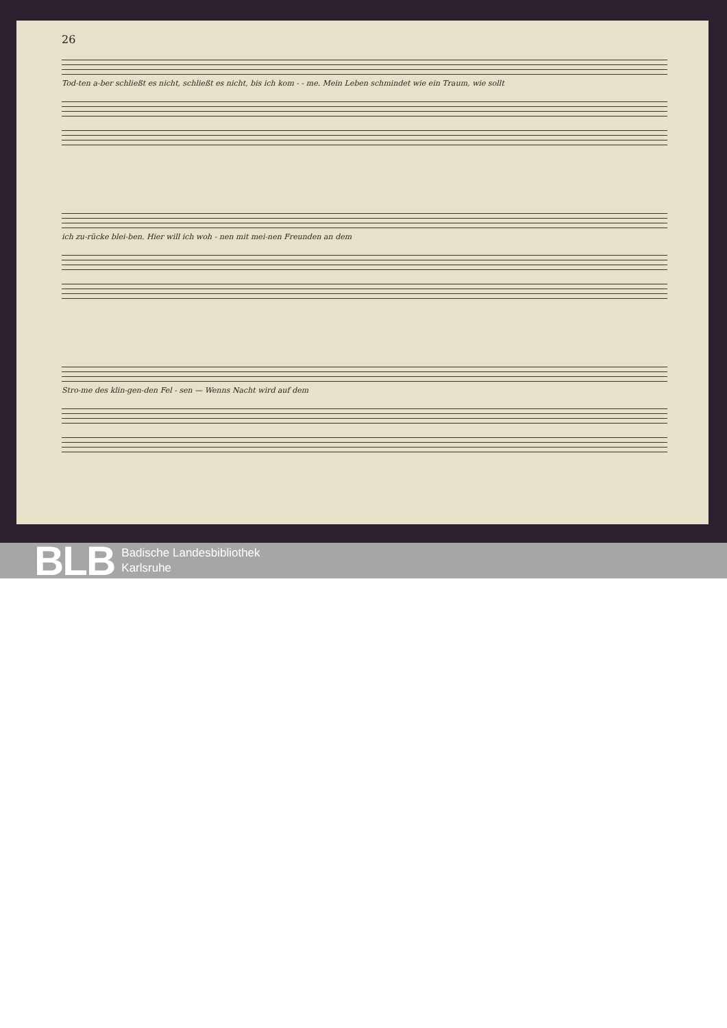26
Tod-ten a-ber schließt es nicht, schließt es nicht, bis ich kom - - me. Mein Leben schmindet wie ein Traum, wie sollt
ich zu-rücke blei-ben. Hier will ich woh - nen mit mei-nen Freunden an dem
Stro-me des klin-gen-den Fel - sen — Wenns Nacht wird auf dem
BLB Badische Landesbibliothek
Karlsruhe